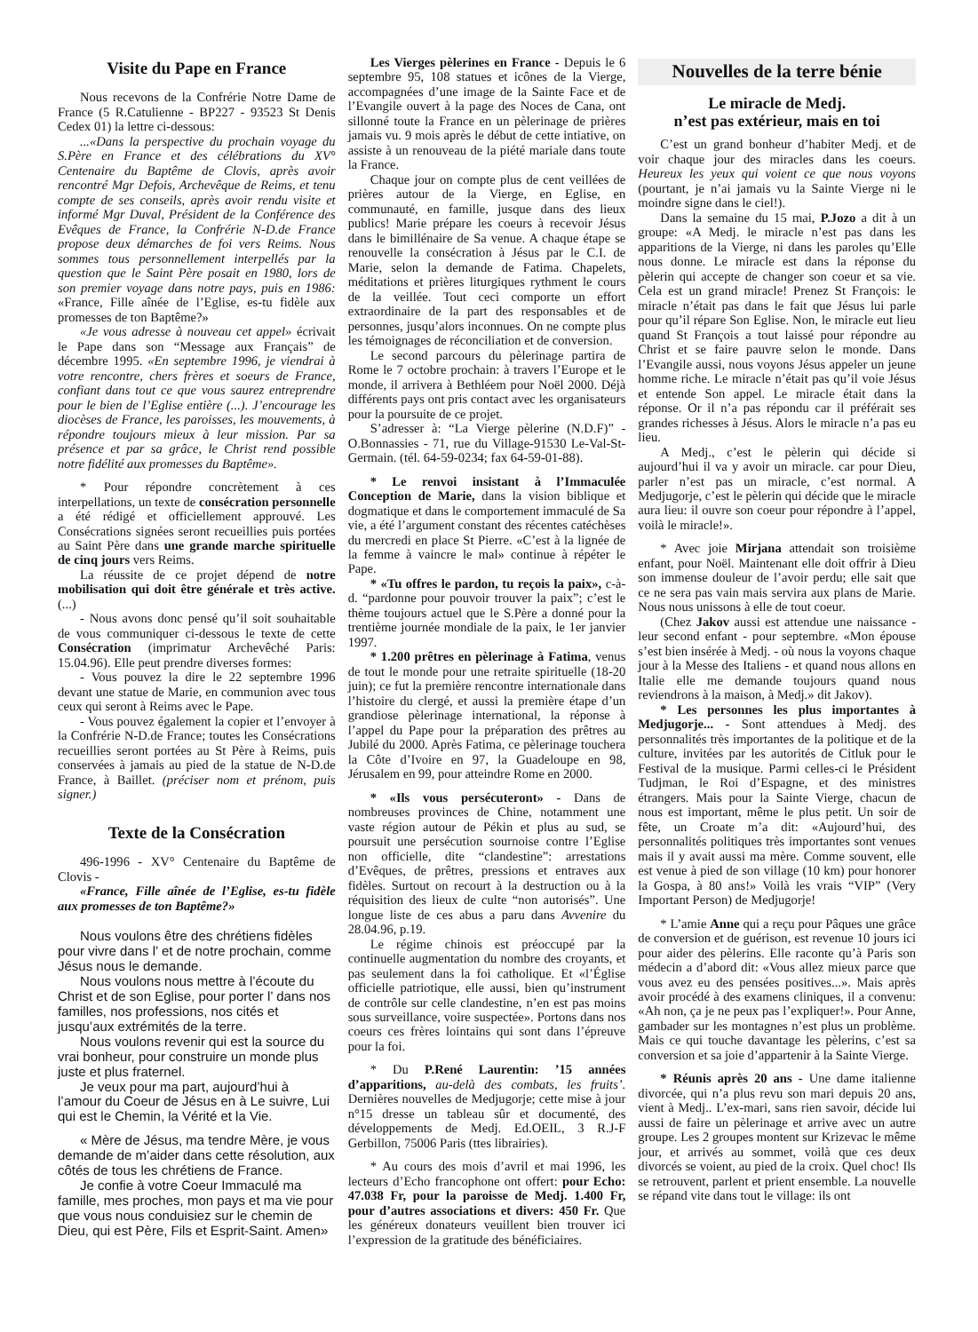Visite du Pape en France
Nous recevons de la Confrérie Notre Dame de France (5 R.Catulienne - BP227 - 93523 St Denis Cedex 01) la lettre ci-dessous:
...«Dans la perspective du prochain voyage du S.Père en France et des célébrations du XV° Centenaire du Baptême de Clovis, après avoir rencontré Mgr Defois, Archevêque de Reims, et tenu compte de ses conseils, après avoir rendu visite et informé Mgr Duval, Président de la Conférence des Evêques de France, la Confrérie N-D.de France propose deux démarches de foi vers Reims. Nous sommes tous personnellement interpellés par la question que le Saint Père posait en 1980, lors de son premier voyage dans notre pays, puis en 1986: «France, Fille aînée de l’Eglise, es-tu fidèle aux promesses de ton Baptême?»
«Je vous adresse à nouveau cet appel» écrivait le Pape dans son “Message aux Français” de décembre 1995. «En septembre 1996, je viendrai à votre rencontre, chers frères et soeurs de France, confiant dans tout ce que vous saurez entreprendre pour le bien de l’Eglise entière (...). J’encourage les diocèses de France, les paroisses, les mouvements, à répondre toujours mieux à leur mission. Par sa présence et par sa grâce, le Christ rend possible notre fidélité aux promesses du Baptême».
* Pour répondre concrètement à ces interpellations, un texte de consécration personnelle a été rédigé et officiellement approuvé. Les Consécrations signées seront recueillies puis portées au Saint Père dans une grande marche spirituelle de cinq jours vers Reims.
La réussite de ce projet dépend de notre mobilisation qui doit être générale et très active. (...)
- Nous avons donc pensé qu’il soit souhaitable de vous communiquer ci-dessous le texte de cette Consécration (imprimatur Archevêché Paris: 15.04.96). Elle peut prendre diverses formes:
- Vous pouvez la dire le 22 septembre 1996 devant une statue de Marie, en communion avec tous ceux qui seront à Reims avec le Pape.
- Vous pouvez également la copier et l’envoyer à la Confrérie N-D.de France; toutes les Consécrations recueillies seront portées au St Père à Reims, puis conservées à jamais au pied de la statue de N-D.de France, à Baillet. (préciser nom et prénom, puis signer.)
Texte de la Consécration
496-1996 - XV° Centenaire du Baptême de Clovis -
«France, Fille aînée de l’Eglise, es-tu fidèle aux promesses de ton Baptême?»
Nous voulons être des chrétiens fidèles pour vivre dans l’ et de notre prochain, comme Jésus nous le demande.
Nous voulons nous mettre à l’écoute du Christ et de son Eglise, pour porter l’ dans nos familles, nos professions, nos cités et jusqu’aux extrémités de la terre.
Nous voulons revenir qui est la source du vrai bonheur, pour construire un monde plus juste et plus fraternel.
Je veux pour ma part, aujourd’hui à l’amour du Coeur de Jésus en à Le suivre, Lui qui est le Chemin, la Vérité et la Vie.
« Mère de Jésus, ma tendre Mère, je vous demande de m’aider dans cette résolution, aux côtés de tous les chrétiens de France.
Je confie à votre Coeur Immaculé ma famille, mes proches, mon pays et ma vie pour que vous nous conduisiez sur le chemin de Dieu, qui est Père, Fils et Esprit-Saint. Amen»
Les Vierges pèlerines en France - Depuis le 6 septembre 95, 108 statues et icônes de la Vierge, accompagnées d’une image de la Sainte Face et de l’Evangile ouvert à la page des Noces de Cana, ont sillonné toute la France en un pèlerinage de prières jamais vu. 9 mois après le début de cette intiative, on assiste à un renouveau de la piété mariale dans toute la France.
Chaque jour on compte plus de cent veillées de prières autour de la Vierge, en Eglise, en communauté, en famille, jusque dans des lieux publics! Marie prépare les coeurs à recevoir Jésus dans le bimillénaire de Sa venue. A chaque étape se renouvelle la consécration à Jésus par le C.I. de Marie, selon la demande de Fatima. Chapelets, méditations et prières liturgiques rythment le cours de la veillée. Tout ceci comporte un effort extraordinaire de la part des responsables et de personnes, jusqu’alors inconnues. On ne compte plus les témoignages de réconciliation et de conversion.
Le second parcours du pèlerinage partira de Rome le 7 octobre prochain: à travers l’Europe et le monde, il arrivera à Bethléem pour Noël 2000. Déjà différents pays ont pris contact avec les organisateurs pour la poursuite de ce projet.
S’adresser à: “La Vierge pèlerine (N.D.F)” - O.Bonnassies - 71, rue du Village-91530 Le-Val-St-Germain. (tél. 64-59-0234; fax 64-59-01-88).
* Le renvoi insistant à l’Immaculée Conception de Marie, dans la vision biblique et dogmatique et dans le comportement immaculé de Sa vie, a été l’argument constant des récentes catéchèses du mercredi en place St Pierre. «C’est à la lignée de la femme à vaincre le mal» continue à répéter le Pape.
* «Tu offres le pardon, tu reçois la paix», c-à-d. “pardonne pour pouvoir trouver la paix”; c’est le thème toujours actuel que le S.Père a donné pour la trentième journée mondiale de la paix, le 1er janvier 1997.
* 1.200 prêtres en pèlerinage à Fatima, venus de tout le monde pour une retraite spirituelle (18-20 juin); ce fut la première rencontre internationale dans l’histoire du clergé, et aussi la première étape d’un grandiose pèlerinage international, la réponse à l’appel du Pape pour la préparation des prêtres au Jubilé du 2000. Après Fatima, ce pèlerinage touchera la Côte d’Ivoire en 97, la Guadeloupe en 98, Jérusalem en 99, pour atteindre Rome en 2000.
* «Ils vous persécuteront» - Dans de nombreuses provinces de Chine, notamment une vaste région autour de Pékin et plus au sud, se poursuit une persécution sournoise contre l’Eglise non officielle, dite “clandestine”: arrestations d’Evêques, de prêtres, pressions et entraves aux fidèles. Surtout on recourt à la destruction ou à la réquisition des lieux de culte “non autorisés”. Une longue liste de ces abus a paru dans Avvenire du 28.04.96, p.19.
Le régime chinois est préoccupé par la continuelle augmentation du nombre des croyants, et pas seulement dans la foi catholique. Et «l’Église officielle patriotique, elle aussi, bien qu’instrument de contrôle sur celle clandestine, n’en est pas moins sous surveillance, voire suspectée». Portons dans nos coeurs ces frères lointains qui sont dans l’épreuve pour la foi.
* Du P.René Laurentin: ’15 années d’apparitions, au-delà des combats, les fruits’. Dernières nouvelles de Medjugorje; cette mise à jour n°15 dresse un tableau sûr et documenté, des développements de Medj. Ed.OEIL, 3 R.J-F Gerbillon, 75006 Paris (ttes librairies).
* Au cours des mois d’avril et mai 1996, les lecteurs d’Echo francophone ont offert: pour Echo: 47.038 Fr, pour la paroisse de Medj. 1.400 Fr, pour d’autres associations et divers: 450 Fr. Que les généreux donateurs veuillent bien trouver ici l’expression de la gratitude des bénéficiaires.
Nouvelles de la terre bénie
Le miracle de Medj.
n’est pas extérieur, mais en toi
C’est un grand bonheur d’habiter Medj. et de voir chaque jour des miracles dans les coeurs. Heureux les yeux qui voient ce que nous voyons (pourtant, je n’ai jamais vu la Sainte Vierge ni le moindre signe dans le ciel!).
Dans la semaine du 15 mai, P.Jozo a dit à un groupe: «A Medj. le miracle n’est pas dans les apparitions de la Vierge, ni dans les paroles qu’Elle nous donne. Le miracle est dans la réponse du pèlerin qui accepte de changer son coeur et sa vie. Cela est un grand miracle! Prenez St François: le miracle n’était pas dans le fait que Jésus lui parle pour qu’il répare Son Eglise. Non, le miracle eut lieu quand St François a tout laissé pour répondre au Christ et se faire pauvre selon le monde. Dans l’Evangile aussi, nous voyons Jésus appeler un jeune homme riche. Le miracle n’était pas qu’il voie Jésus et entende Son appel. Le miracle était dans la réponse. Or il n’a pas répondu car il préférait ses grandes richesses à Jésus. Alors le miracle n’a pas eu lieu.
A Medj., c’est le pèlerin qui décide si aujourd’hui il va y avoir un miracle. car pour Dieu, parler n’est pas un miracle, c’est normal. A Medjugorje, c’est le pèlerin qui décide que le miracle aura lieu: il ouvre son coeur pour répondre à l’appel, voilà le miracle!».
* Avec joie Mirjana attendait son troisième enfant, pour Noël. Maintenant elle doit offrir à Dieu son immense douleur de l’avoir perdu; elle sait que ce ne sera pas vain mais servira aux plans de Marie. Nous nous unissons à elle de tout coeur.
(Chez Jakov aussi est attendue une naissance - leur second enfant - pour septembre. «Mon épouse s’est bien insérée à Medj. - où nous la voyons chaque jour à la Messe des Italiens - et quand nous allons en Italie elle me demande toujours quand nous reviendrons à la maison, à Medj.» dit Jakov).
* Les personnes les plus importantes à Medjugorje... - Sont attendues à Medj. des personnalités très importantes de la politique et de la culture, invitées par les autorités de Citluk pour le Festival de la musique. Parmi celles-ci le Président Tudjman, le Roi d’Espagne, et des ministres étrangers. Mais pour la Sainte Vierge, chacun de nous est important, même le plus petit. Un soir de fête, un Croate m’a dit: «Aujourd’hui, des personnalités politiques très importantes sont venues mais il y avait aussi ma mère. Comme souvent, elle est venue à pied de son village (10 km) pour honorer la Gospa, à 80 ans!» Voilà les vrais “VIP” (Very Important Person) de Medjugorje!
* L’amie Anne qui a reçu pour Pâques une grâce de conversion et de guérison, est revenue 10 jours ici pour aider des pèlerins. Elle raconte qu’à Paris son médecin a d’abord dit: «Vous allez mieux parce que vous avez eu des pensées positives...». Mais après avoir procédé à des examens cliniques, il a convenu: «Ah non, ça je ne peux pas l’expliquer!». Pour Anne, gambader sur les montagnes n’est plus un problème. Mais ce qui touche davantage les pèlerins, c’est sa conversion et sa joie d’appartenir à la Sainte Vierge.
* Réunis après 20 ans - Une dame italienne divorcée, qui n’a plus revu son mari depuis 20 ans, vient à Medj.. L’ex-mari, sans rien savoir, décide lui aussi de faire un pèlerinage et arrive avec un autre groupe. Les 2 groupes montent sur Krizevac le même jour, et arrivés au sommet, voilà que ces deux divorcés se voient, au pied de la croix. Quel choc! Ils se retrouvent, parlent et prient ensemble. La nouvelle se répand vite dans tout le village: ils ont